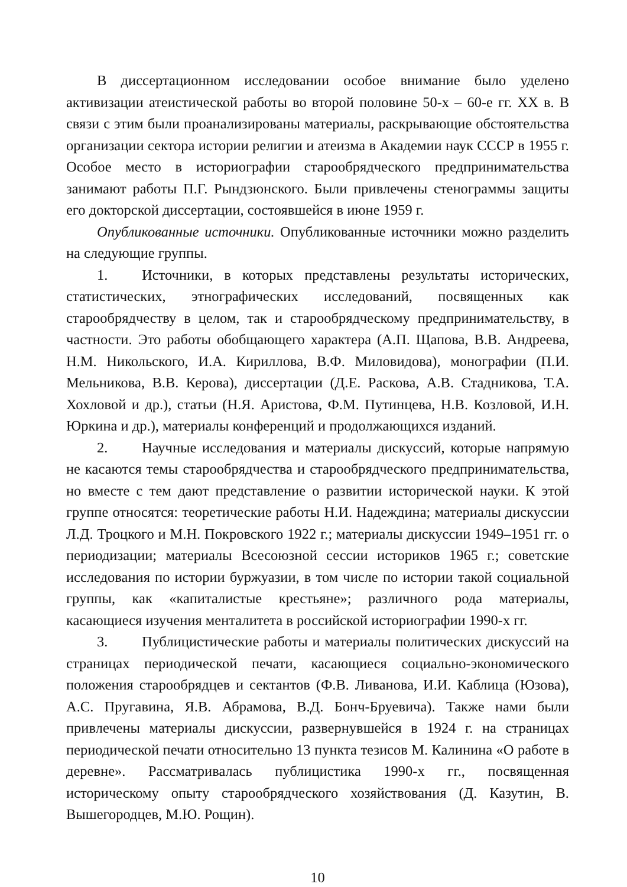В диссертационном исследовании особое внимание было уделено активизации атеистической работы во второй половине 50-х – 60-е гг. XX в. В связи с этим были проанализированы материалы, раскрывающие обстоятельства организации сектора истории религии и атеизма в Академии наук СССР в 1955 г. Особое место в историографии старообрядческого предпринимательства занимают работы П.Г. Рындзюнского. Были привлечены стенограммы защиты его докторской диссертации, состоявшейся в июне 1959 г.
Опубликованные источники. Опубликованные источники можно разделить на следующие группы.
1. Источники, в которых представлены результаты исторических, статистических, этнографических исследований, посвященных как старообрядчеству в целом, так и старообрядческому предпринимательству, в частности. Это работы обобщающего характера (А.П. Щапова, В.В. Андреева, Н.М. Никольского, И.А. Кириллова, В.Ф. Миловидова), монографии (П.И. Мельникова, В.В. Керова), диссертации (Д.Е. Раскова, А.В. Стадникова, Т.А. Хохловой и др.), статьи (Н.Я. Аристова, Ф.М. Путинцева, Н.В. Козловой, И.Н. Юркина и др.), материалы конференций и продолжающихся изданий.
2. Научные исследования и материалы дискуссий, которые напрямую не касаются темы старообрядчества и старообрядческого предпринимательства, но вместе с тем дают представление о развитии исторической науки. К этой группе относятся: теоретические работы Н.И. Надеждина; материалы дискуссии Л.Д. Троцкого и М.Н. Покровского 1922 г.; материалы дискуссии 1949–1951 гг. о периодизации; материалы Всесоюзной сессии историков 1965 г.; советские исследования по истории буржуазии, в том числе по истории такой социальной группы, как «капиталистые крестьяне»; различного рода материалы, касающиеся изучения менталитета в российской историографии 1990-х гг.
3. Публицистические работы и материалы политических дискуссий на страницах периодической печати, касающиеся социально-экономического положения старообрядцев и сектантов (Ф.В. Ливанова, И.И. Каблица (Юзова), А.С. Пругавина, Я.В. Абрамова, В.Д. Бонч-Бруевича). Также нами были привлечены материалы дискуссии, развернувшейся в 1924 г. на страницах периодической печати относительно 13 пункта тезисов М. Калинина «О работе в деревне». Рассматривалась публицистика 1990-х гг., посвященная историческому опыту старообрядческого хозяйствования (Д. Казутин, В. Вышегородцев, М.Ю. Рощин).
10